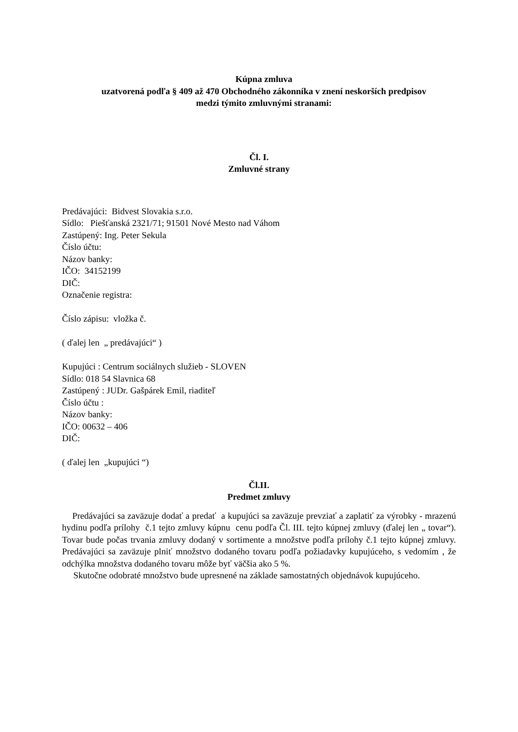Kúpna zmluva
uzatvorená podľa § 409 až 470 Obchodného zákonníka v znení neskorších predpisov
medzi týmito zmluvnými stranami:
Čl. I.
Zmluvné strany
Predávajúci: Bidvest Slovakia s.r.o.
Sídlo: Piešťanská 2321/71; 91501 Nové Mesto nad Váhom
Zastúpený: Ing. Peter Sekula
Číslo účtu:
Názov banky:
IČO: 34152199
DIČ:
Označenie registra:
Číslo zápisu: vložka č.
( ďalej len „ predávajúci“ )
Kupujúci : Centrum sociálnych služieb - SLOVEN
Sídlo: 018 54 Slavnica 68
Zastúpený : JUDr. Gašpárek Emil, riaditeľ
Číslo účtu :
Názov banky:
IČO: 00632 – 406
DIČ:
( ďalej len „kupujúci “)
Čl.II.
Predmet zmluvy
Predávajúci sa zaväzuje dodať a predať a kupujúci sa zaväzuje prevziať a zaplatiť za výrobky - mrazenú hydinu podľa prílohy č.1 tejto zmluvy kúpnu cenu podľa Čl. III. tejto kúpnej zmluvy (ďalej len „ tovar“). Tovar bude počas trvania zmluvy dodaný v sortimente a množstve podľa prílohy č.1 tejto kúpnej zmluvy. Predávajúci sa zaväzuje plniť množstvo dodaného tovaru podľa požiadavky kupujúceho, s vedomím , že odchýlka množstva dodaného tovaru môže byť väčšia ako 5 %.
Skutočne odobraté množstvo bude upresnené na základe samostatných objednávok kupujúceho.